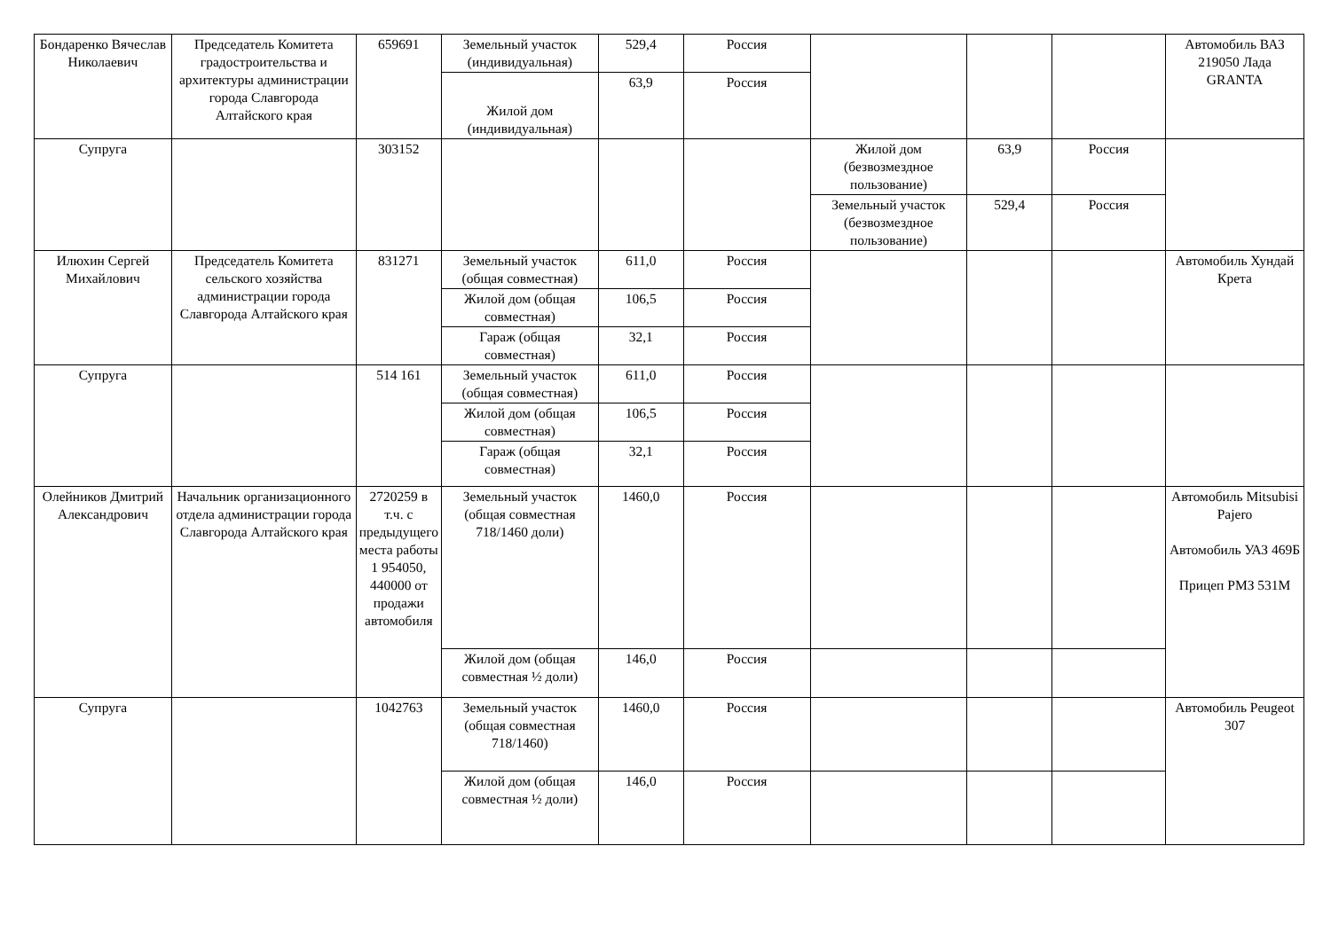| Бондаренко Вячеслав Николаевич | Председатель Комитета градостроительства и архитектуры администрации города Славгорода Алтайского края | 659691 | Земельный участок (индивидуальная) | 529,4 | Россия | | | | Автомобиль ВАЗ 219050 Лада GRANTA |
| | | | Жилой дом (индивидуальная) | 63,9 | Россия | | | | |
| Супруга | | 303152 | | | | Жилой дом (безвозмездное пользование) | 63,9 | Россия | |
| | | | | | | Земельный участок (безвозмездное пользование) | 529,4 | Россия | |
| Илюхин Сергей Михайлович | Председатель Комитета сельского хозяйства администрации города Славгорода Алтайского края | 831271 | Земельный участок (общая совместная) | 611,0 | Россия | | | | Автомобиль Хундай Крета |
| | | | Жилой дом (общая совместная) | 106,5 | Россия | | | | |
| | | | Гараж (общая совместная) | 32,1 | Россия | | | | |
| Супруга | | 514 161 | Земельный участок (общая совместная) | 611,0 | Россия | | | | |
| | | | Жилой дом (общая совместная) | 106,5 | Россия | | | | |
| | | | Гараж (общая совместная) | 32,1 | Россия | | | | |
| Олейников Дмитрий Александрович | Начальник организационного отдела администрации города Славгорода Алтайского края | 2720259 в т.ч. с предыдущего места работы 1 954050, 440000 от продажи автомобиля | Земельный участок (общая совместная 718/1460 доли) | 1460,0 | Россия | | | | Автомобиль Mitsubisi Pajero Автомобиль УАЗ 469Б Прицеп РМЗ 531М |
| | | | Жилой дом (общая совместная ½ доли) | 146,0 | Россия | | | | |
| Супруга | | 1042763 | Земельный участок (общая совместная 718/1460) | 1460,0 | Россия | | | | Автомобиль Peugeot 307 |
| | | | Жилой дом (общая совместная ½ доли) | 146,0 | Россия | | | | |